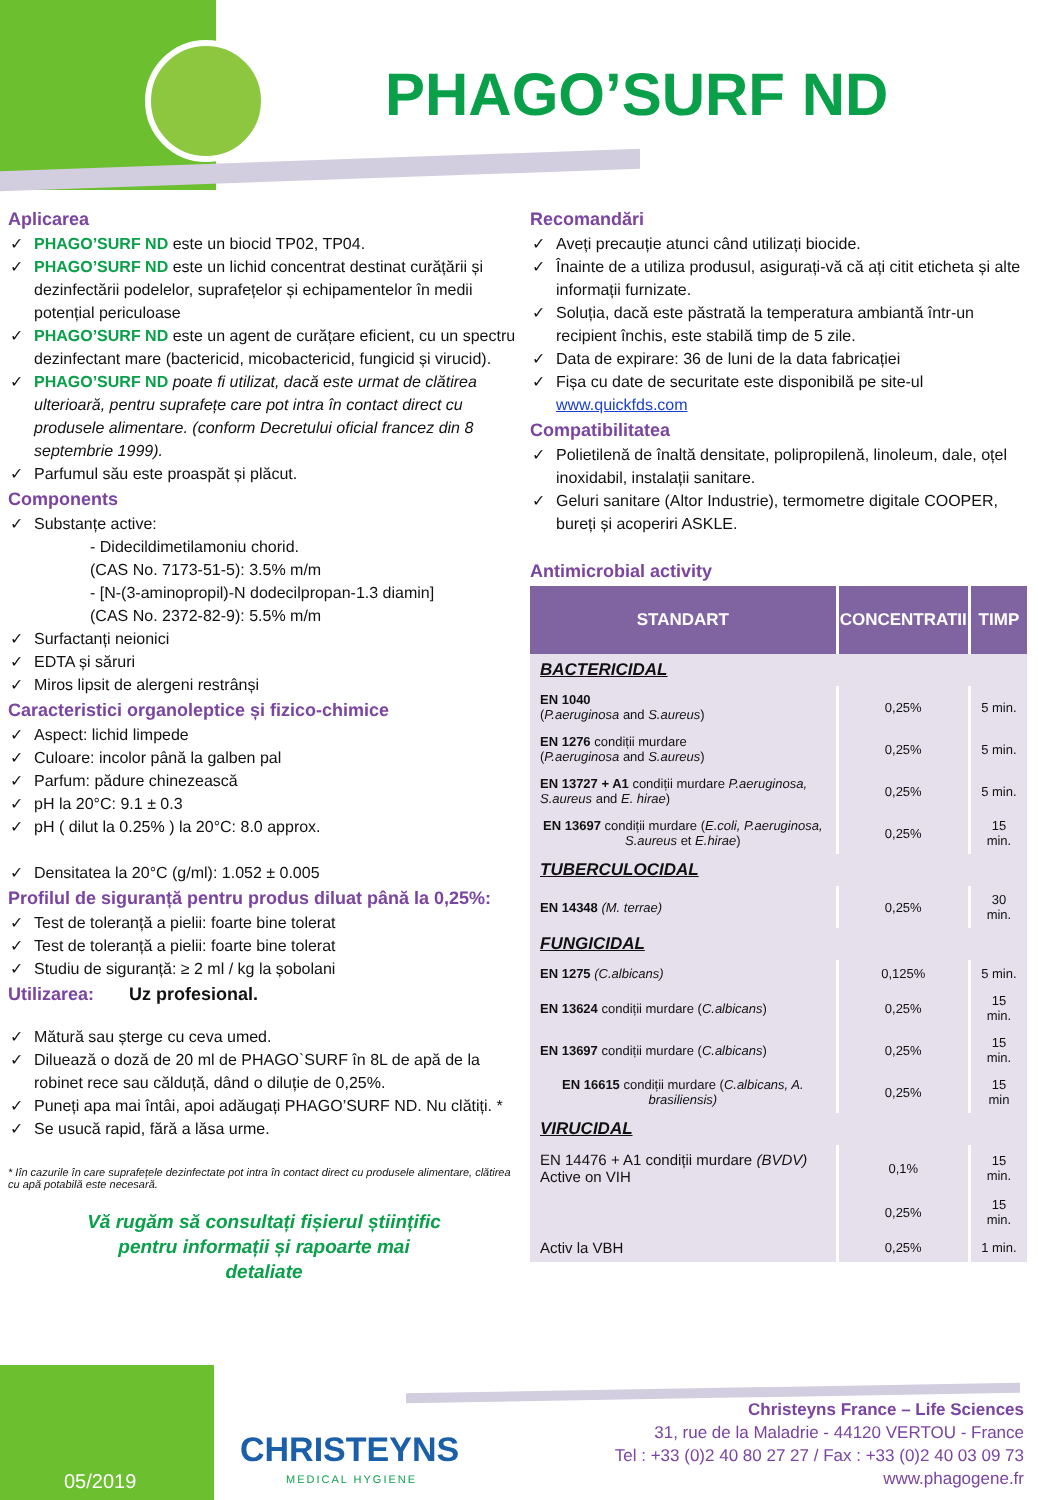PHAGO’SURF ND
Aplicarea
✓ PHAGO’SURF ND este un biocid TP02, TP04.
✓ PHAGO’SURF ND este un lichid concentrat destinat curățării și dezinfectării podelelor, suprafețelor și echipamentelor în medii potențial periculoase
✓ PHAGO’SURF ND este un agent de curățare eficient, cu un spectru dezinfectant mare (bactericid, micobactericid, fungicid și virucid).
✓ PHAGO’SURF ND poate fi utilizat, dacă este urmat de clătirea ulterioară, pentru suprafețe care pot intra în contact direct cu produsele alimentare. (conform Decretului oficial francez din 8 septembrie 1999).
✓ Parfumul său este proaspăt și plăcut.
Components
✓ Substanțe active:
- Didecildimetilamoniu chorid.
(CAS No. 7173-51-5): 3.5% m/m
- [N-(3-aminopropil)-N dodecilpropan-1.3 diamin]
(CAS No. 2372-82-9): 5.5% m/m
✓ Surfactanți neionici
✓ EDTA și săruri
✓ Miros lipsit de alergeni restrânși
Caracteristici organoleptice și fizico-chimice
✓ Aspect: lichid limpede
✓ Culoare: incolor până la galben pal
✓ Parfum: pădure chinezească
✓ pH la 20°C: 9.1 ± 0.3
✓ pH ( dilut la 0.25% ) la 20°C: 8.0 approx.
✓ Densitatea la 20°C (g/ml): 1.052 ± 0.005
Profilul de siguranță pentru produs diluat până la 0,25%:
✓ Test de toleranță a pielii: foarte bine tolerat
✓ Test de toleranță a pielii: foarte bine tolerat
✓ Studiu de siguranță: ≥ 2 ml / kg la șobolani
Utilizarea: Uz profesional.
✓ Mătură sau șterge cu ceva umed.
✓ Diluează o doză de 20 ml de PHAGO`SURF în 8L de apă de la robinet rece sau călduță, dând o diluție de 0,25%.
✓ Puneți apa mai întâi, apoi adăugați PHAGO’SURF ND. Nu clătiți. *
✓ Se usucă rapid, fără a lăsa urme.
* Iîn cazurile în care suprafețele dezinfectate pot intra în contact direct cu produsele alimentare, clătirea cu apă potabilă este necesară.
Vă rugăm să consultați fișierul științific
pentru informații și rapoarte mai
detaliate
Recomandări
✓ Aveți precauție atunci când utilizați biocide.
✓ Înainte de a utiliza produsul, asigurați-vă că ați citit eticheta și alte informații furnizate.
✓ Soluția, dacă este păstrată la temperatura ambiantă într-un recipient închis, este stabilă timp de 5 zile.
✓ Data de expirare: 36 de luni de la data fabricației
✓ Fișa cu date de securitate este disponibilă pe site-ul www.quickfds.com
Compatibilitatea
✓ Polietilenă de înaltă densitate, polipropilenă, linoleum, dale, oțel inoxidabil, instalații sanitare.
✓ Geluri sanitare (Altor Industrie), termometre digitale COOPER, bureți și acoperiri ASKLE.
Antimicrobial activity
| STANDART | CONCENTRATII | TIMP |
| --- | --- | --- |
| BACTERICIDAL | | |
| EN 1040 ( P.aeruginosa and S.aureus ) | 0,25% | 5 min. |
| EN 1276 condiții murdare ( P.aeruginosa and S.aureus ) | 0,25% | 5 min. |
| EN 13727 + A1 condiții murdare P.aeruginosa, S.aureus and E. hirae ) | 0,25% | 5 min. |
| EN 13697 condiții murdare ( E.coli, P.aeruginosa, S.aureus et E.hirae ) | 0,25% | 15 min. |
| TUBERCULOCIDAL | | |
| EN 14348 (M. terrae) | 0,25% | 30 min. |
| FUNGICIDAL | | |
| EN 1275 (C.albicans) | 0,125% | 5 min. |
| EN 13624 condiții murdare ( C.albicans ) | 0,25% | 15 min. |
| EN 13697 condiții murdare ( C.albicans ) | 0,25% | 15 min. |
| EN 16615 condiții murdare ( C.albicans, A. brasiliensis) | 0,25% | 15 min |
| VIRUCIDAL | | |
| EN 14476 + A1 condiții murdare (BVDV) Active on VIH | 0,1% | 15 min. |
| | 0,25% | 15 min. |
| Activ la VBH | 0,25% | 1 min. |
05/2019
CHRISTEYNS
MEDICAL HYGIENE
Christeyns France – Life Sciences
31, rue de la Maladrie - 44120 VERTOU - France
Tel : +33 (0)2 40 80 27 27 / Fax : +33 (0)2 40 03 09 73
www.phagogene.fr